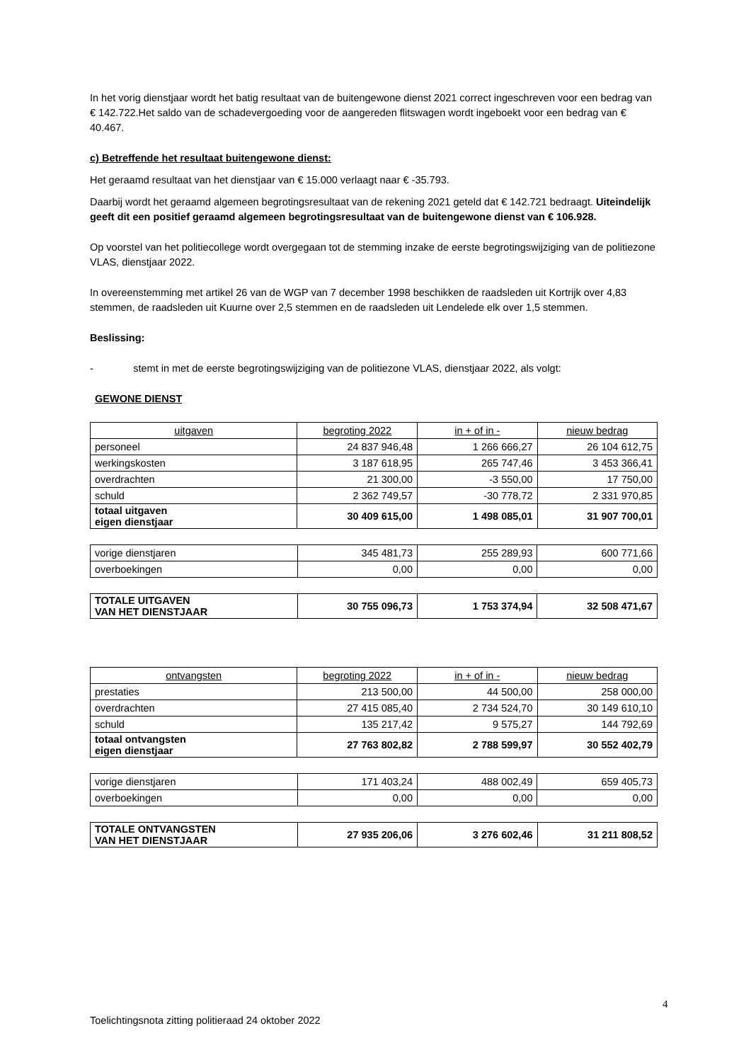In het vorig dienstjaar wordt het batig resultaat van de buitengewone dienst 2021 correct ingeschreven voor een bedrag van € 142.722.Het saldo van de schadevergoeding voor de aangereden flitswagen wordt ingeboekt voor een bedrag van € 40.467.
c) Betreffende het resultaat buitengewone dienst:
Het geraamd resultaat van het dienstjaar van € 15.000 verlaagt naar € -35.793.
Daarbij wordt het geraamd algemeen begrotingsresultaat van de rekening 2021 geteld dat € 142.721 bedraagt. Uiteindelijk geeft dit een positief geraamd algemeen begrotingsresultaat van de buitengewone dienst van € 106.928.
Op voorstel van het politiecollege wordt overgegaan tot de stemming inzake de eerste begrotingswijziging van de politiezone VLAS, dienstjaar 2022.
In overeenstemming met artikel 26 van de WGP van 7 december 1998 beschikken de raadsleden uit Kortrijk over 4,83 stemmen, de raadsleden uit Kuurne over 2,5 stemmen en de raadsleden uit Lendelede elk over 1,5 stemmen.
Beslissing:
- stemt in met de eerste begrotingswijziging van de politiezone VLAS, dienstjaar 2022, als volgt:
GEWONE DIENST
| uitgaven | begroting 2022 | in + of in - | nieuw bedrag |
| personeel | 24 837 946,48 | 1 266 666,27 | 26 104 612,75 |
| werkingskosten | 3 187 618,95 | 265 747,46 | 3 453 366,41 |
| overdrachten | 21 300,00 | -3 550,00 | 17 750,00 |
| schuld | 2 362 749,57 | -30 778,72 | 2 331 970,85 |
| totaal uitgaven eigen dienstjaar | 30 409 615,00 | 1 498 085,01 | 31 907 700,01 |
| vorige dienstjaren | 345 481,73 | 255 289,93 | 600 771,66 |
| overboekingen | 0,00 | 0,00 | 0,00 |
| TOTALE UITGAVEN VAN HET DIENSTJAAR | 30 755 096,73 | 1 753 374,94 | 32 508 471,67 |
| ontvangsten | begroting 2022 | in + of in - | nieuw bedrag |
| prestaties | 213 500,00 | 44 500,00 | 258 000,00 |
| overdrachten | 27 415 085,40 | 2 734 524,70 | 30 149 610,10 |
| schuld | 135 217,42 | 9 575,27 | 144 792,69 |
| totaal ontvangsten eigen dienstjaar | 27 763 802,82 | 2 788 599,97 | 30 552 402,79 |
| vorige dienstjaren | 171 403,24 | 488 002,49 | 659 405,73 |
| overboekingen | 0,00 | 0,00 | 0,00 |
| TOTALE ONTVANGSTEN VAN HET DIENSTJAAR | 27 935 206,06 | 3 276 602,46 | 31 211 808,52 |
4
Toelichtingsnota zitting politieraad 24 oktober 2022